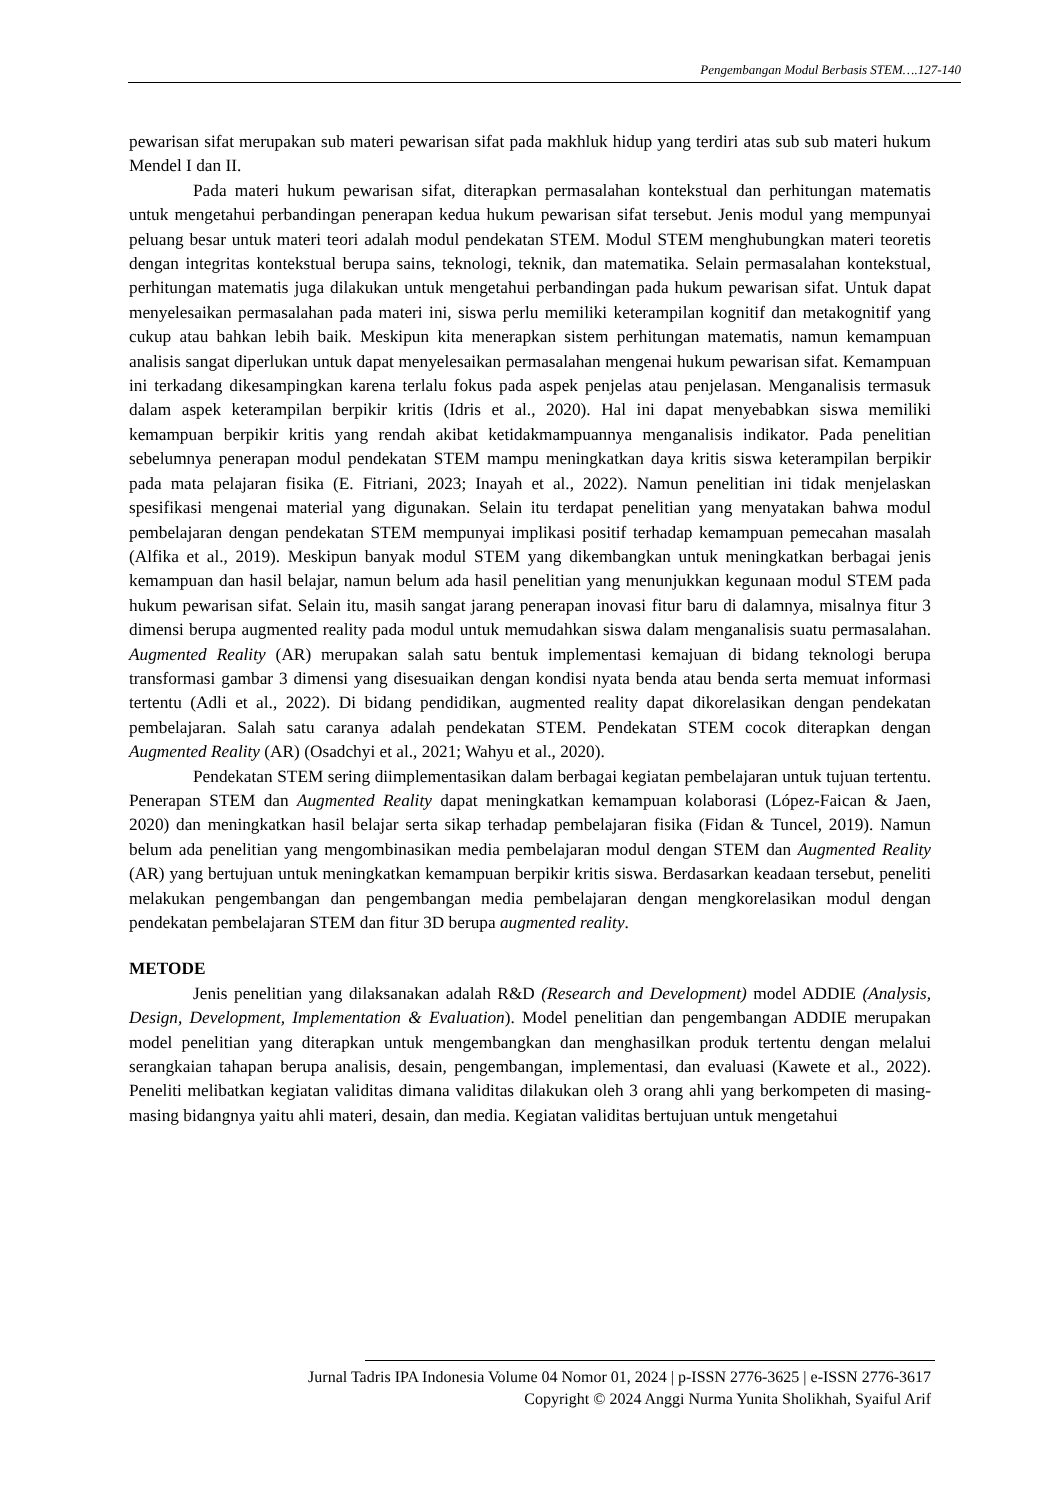Pengembangan Modul Berbasis STEM….127-140
pewarisan sifat merupakan sub materi pewarisan sifat pada makhluk hidup yang terdiri atas sub sub materi hukum Mendel I dan II.
Pada materi hukum pewarisan sifat, diterapkan permasalahan kontekstual dan perhitungan matematis untuk mengetahui perbandingan penerapan kedua hukum pewarisan sifat tersebut. Jenis modul yang mempunyai peluang besar untuk materi teori adalah modul pendekatan STEM. Modul STEM menghubungkan materi teoretis dengan integritas kontekstual berupa sains, teknologi, teknik, dan matematika. Selain permasalahan kontekstual, perhitungan matematis juga dilakukan untuk mengetahui perbandingan pada hukum pewarisan sifat. Untuk dapat menyelesaikan permasalahan pada materi ini, siswa perlu memiliki keterampilan kognitif dan metakognitif yang cukup atau bahkan lebih baik. Meskipun kita menerapkan sistem perhitungan matematis, namun kemampuan analisis sangat diperlukan untuk dapat menyelesaikan permasalahan mengenai hukum pewarisan sifat. Kemampuan ini terkadang dikesampingkan karena terlalu fokus pada aspek penjelas atau penjelasan. Menganalisis termasuk dalam aspek keterampilan berpikir kritis (Idris et al., 2020). Hal ini dapat menyebabkan siswa memiliki kemampuan berpikir kritis yang rendah akibat ketidakmampuannya menganalisis indikator. Pada penelitian sebelumnya penerapan modul pendekatan STEM mampu meningkatkan daya kritis siswa keterampilan berpikir pada mata pelajaran fisika (E. Fitriani, 2023; Inayah et al., 2022). Namun penelitian ini tidak menjelaskan spesifikasi mengenai material yang digunakan. Selain itu terdapat penelitian yang menyatakan bahwa modul pembelajaran dengan pendekatan STEM mempunyai implikasi positif terhadap kemampuan pemecahan masalah (Alfika et al., 2019). Meskipun banyak modul STEM yang dikembangkan untuk meningkatkan berbagai jenis kemampuan dan hasil belajar, namun belum ada hasil penelitian yang menunjukkan kegunaan modul STEM pada hukum pewarisan sifat. Selain itu, masih sangat jarang penerapan inovasi fitur baru di dalamnya, misalnya fitur 3 dimensi berupa augmented reality pada modul untuk memudahkan siswa dalam menganalisis suatu permasalahan. Augmented Reality (AR) merupakan salah satu bentuk implementasi kemajuan di bidang teknologi berupa transformasi gambar 3 dimensi yang disesuaikan dengan kondisi nyata benda atau benda serta memuat informasi tertentu (Adli et al., 2022). Di bidang pendidikan, augmented reality dapat dikorelasikan dengan pendekatan pembelajaran. Salah satu caranya adalah pendekatan STEM. Pendekatan STEM cocok diterapkan dengan Augmented Reality (AR) (Osadchyi et al., 2021; Wahyu et al., 2020).
Pendekatan STEM sering diimplementasikan dalam berbagai kegiatan pembelajaran untuk tujuan tertentu. Penerapan STEM dan Augmented Reality dapat meningkatkan kemampuan kolaborasi (López-Faican & Jaen, 2020) dan meningkatkan hasil belajar serta sikap terhadap pembelajaran fisika (Fidan & Tuncel, 2019). Namun belum ada penelitian yang mengombinasikan media pembelajaran modul dengan STEM dan Augmented Reality (AR) yang bertujuan untuk meningkatkan kemampuan berpikir kritis siswa. Berdasarkan keadaan tersebut, peneliti melakukan pengembangan dan pengembangan media pembelajaran dengan mengkorelasikan modul dengan pendekatan pembelajaran STEM dan fitur 3D berupa augmented reality.
METODE
Jenis penelitian yang dilaksanakan adalah R&D (Research and Development) model ADDIE (Analysis, Design, Development, Implementation & Evaluation). Model penelitian dan pengembangan ADDIE merupakan model penelitian yang diterapkan untuk mengembangkan dan menghasilkan produk tertentu dengan melalui serangkaian tahapan berupa analisis, desain, pengembangan, implementasi, dan evaluasi (Kawete et al., 2022). Peneliti melibatkan kegiatan validitas dimana validitas dilakukan oleh 3 orang ahli yang berkompeten di masing-masing bidangnya yaitu ahli materi, desain, dan media. Kegiatan validitas bertujuan untuk mengetahui
Jurnal Tadris IPA Indonesia Volume 04 Nomor 01, 2024 | p-ISSN 2776-3625 | e-ISSN 2776-3617
Copyright © 2024 Anggi Nurma Yunita Sholikhah, Syaiful Arif